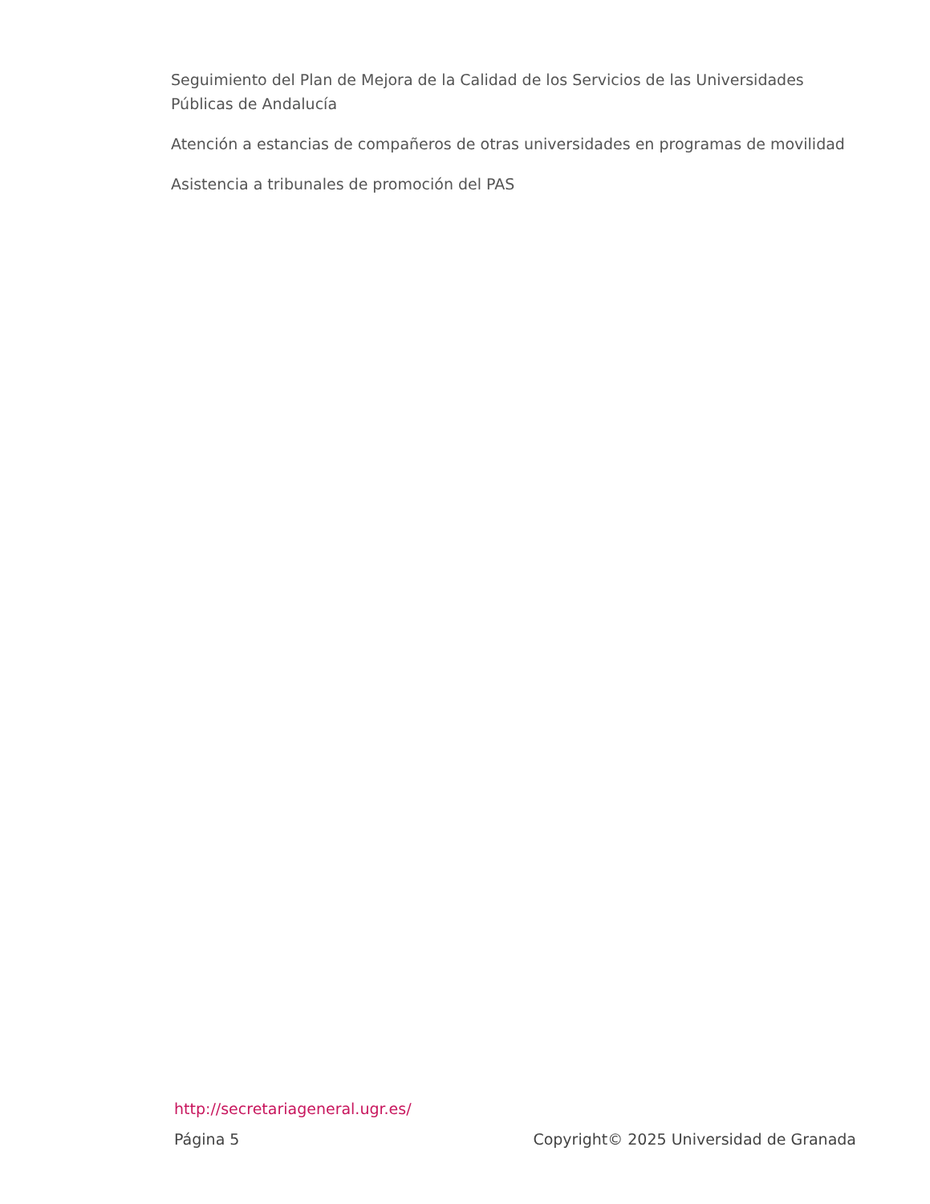Seguimiento del Plan de Mejora de la Calidad de los Servicios de las Universidades Públicas de Andalucía
Atención a estancias de compañeros de otras universidades en programas de movilidad
Asistencia a tribunales de promoción del PAS
http://secretariageneral.ugr.es/
Página 5 Copyright© 2025 Universidad de Granada